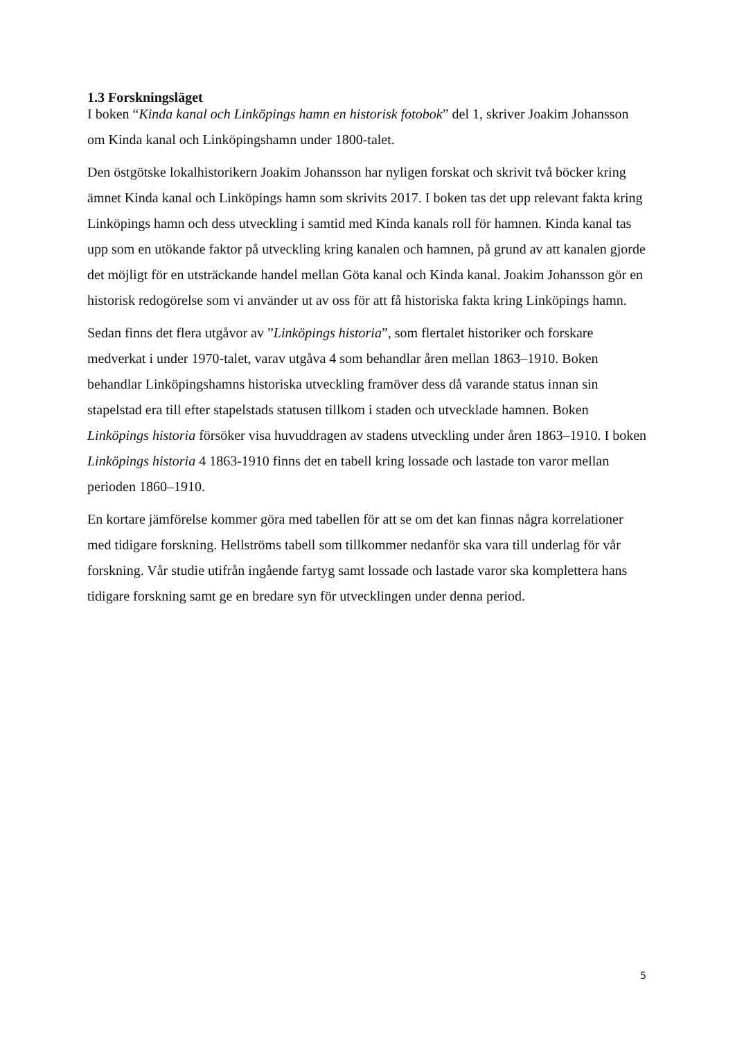1.3 Forskningsläget
I boken “Kinda kanal och Linköpings hamn en historisk fotobok” del 1, skriver Joakim Johansson om Kinda kanal och Linköpingshamn under 1800-talet.
Den östgötske lokalhistorikern Joakim Johansson har nyligen forskat och skrivit två böcker kring ämnet Kinda kanal och Linköpings hamn som skrivits 2017. I boken tas det upp relevant fakta kring Linköpings hamn och dess utveckling i samtid med Kinda kanals roll för hamnen. Kinda kanal tas upp som en utökande faktor på utveckling kring kanalen och hamnen, på grund av att kanalen gjorde det möjligt för en utsträckande handel mellan Göta kanal och Kinda kanal. Joakim Johansson gör en historisk redogörelse som vi använder ut av oss för att få historiska fakta kring Linköpings hamn.
Sedan finns det flera utgåvor av ”Linköpings historia”, som flertalet historiker och forskare medverkat i under 1970-talet, varav utgåva 4 som behandlar åren mellan 1863–1910. Boken behandlar Linköpingshamns historiska utveckling framöver dess då varande status innan sin stapelstad era till efter stapelstads statusen tillkom i staden och utvecklade hamnen. Boken Linköpings historia försöker visa huvuddragen av stadens utveckling under åren 1863–1910. I boken Linköpings historia 4 1863-1910 finns det en tabell kring lossade och lastade ton varor mellan perioden 1860–1910.
En kortare jämförelse kommer göra med tabellen för att se om det kan finnas några korrelationer med tidigare forskning. Hellströms tabell som tillkommer nedanför ska vara till underlag för vår forskning. Vår studie utifrån ingående fartyg samt lossade och lastade varor ska komplettera hans tidigare forskning samt ge en bredare syn för utvecklingen under denna period.
5